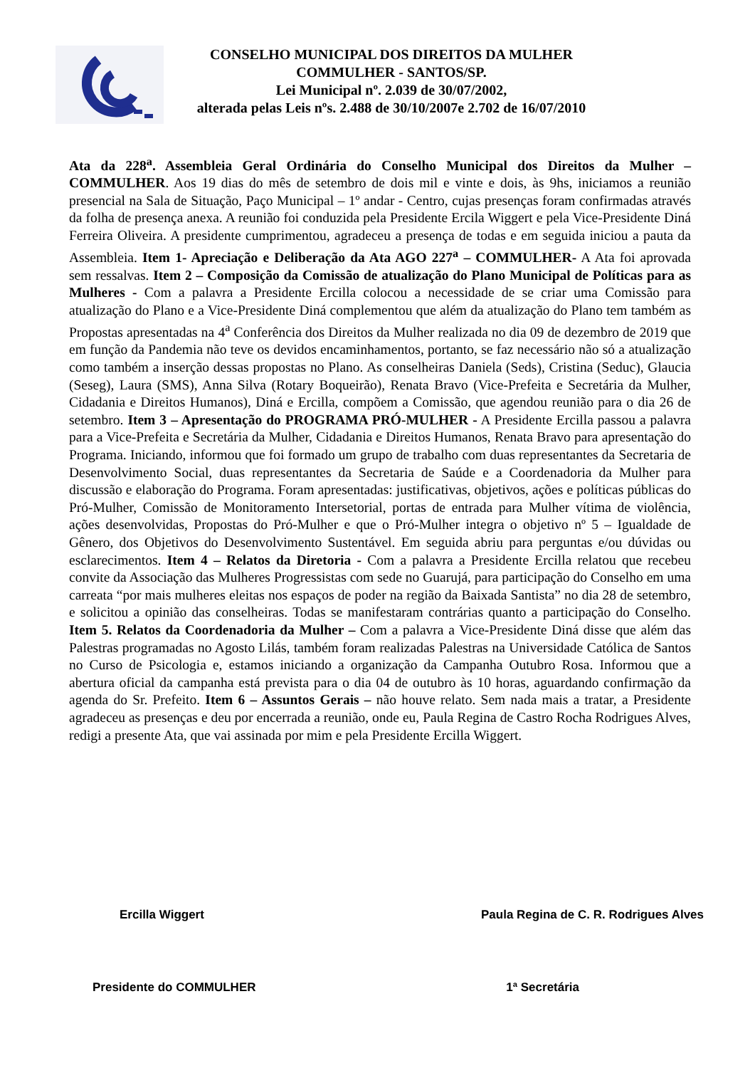CONSELHO MUNICIPAL DOS DIREITOS DA MULHER
COMMULHER - SANTOS/SP.
Lei Municipal nº. 2.039 de 30/07/2002,
alterada pelas Leis nºs. 2.488 de 30/10/2007e 2.702 de 16/07/2010
Ata da 228<sup>a</sup>. Assembleia Geral Ordinária do Conselho Municipal dos Direitos da Mulher – COMMULHER. Aos 19 dias do mês de setembro de dois mil e vinte e dois, às 9hs, iniciamos a reunião presencial na Sala de Situação, Paço Municipal – 1º andar - Centro, cujas presenças foram confirmadas através da folha de presença anexa. A reunião foi conduzida pela Presidente Ercila Wiggert e pela Vice-Presidente Diná Ferreira Oliveira. A presidente cumprimentou, agradeceu a presença de todas e em seguida iniciou a pauta da Assembleia. Item 1- Apreciação e Deliberação da Ata AGO 227<sup>a</sup> – COMMULHER- A Ata foi aprovada sem ressalvas. Item 2 – Composição da Comissão de atualização do Plano Municipal de Políticas para as Mulheres - Com a palavra a Presidente Ercilla colocou a necessidade de se criar uma Comissão para atualização do Plano e a Vice-Presidente Diná complementou que além da atualização do Plano tem também as Propostas apresentadas na 4<sup>a</sup> Conferência dos Direitos da Mulher realizada no dia 09 de dezembro de 2019 que em função da Pandemia não teve os devidos encaminhamentos, portanto, se faz necessário não só a atualização como também a inserção dessas propostas no Plano. As conselheiras Daniela (Seds), Cristina (Seduc), Glaucia (Seseg), Laura (SMS), Anna Silva (Rotary Boqueirão), Renata Bravo (Vice-Prefeita e Secretária da Mulher, Cidadania e Direitos Humanos), Diná e Ercilla, compõem a Comissão, que agendou reunião para o dia 26 de setembro. Item 3 – Apresentação do PROGRAMA PRÓ-MULHER - A Presidente Ercilla passou a palavra para a Vice-Prefeita e Secretária da Mulher, Cidadania e Direitos Humanos, Renata Bravo para apresentação do Programa. Iniciando, informou que foi formado um grupo de trabalho com duas representantes da Secretaria de Desenvolvimento Social, duas representantes da Secretaria de Saúde e a Coordenadoria da Mulher para discussão e elaboração do Programa. Foram apresentadas: justificativas, objetivos, ações e políticas públicas do Pró-Mulher, Comissão de Monitoramento Intersetorial, portas de entrada para Mulher vítima de violência, ações desenvolvidas, Propostas do Pró-Mulher e que o Pró-Mulher integra o objetivo nº 5 – Igualdade de Gênero, dos Objetivos do Desenvolvimento Sustentável. Em seguida abriu para perguntas e/ou dúvidas ou esclarecimentos. Item 4 – Relatos da Diretoria - Com a palavra a Presidente Ercilla relatou que recebeu convite da Associação das Mulheres Progressistas com sede no Guarujá, para participação do Conselho em uma carreata “por mais mulheres eleitas nos espaços de poder na região da Baixada Santista” no dia 28 de setembro, e solicitou a opinião das conselheiras. Todas se manifestaram contrárias quanto a participação do Conselho. Item 5. Relatos da Coordenadoria da Mulher – Com a palavra a Vice-Presidente Diná disse que além das Palestras programadas no Agosto Lilás, também foram realizadas Palestras na Universidade Católica de Santos no Curso de Psicologia e, estamos iniciando a organização da Campanha Outubro Rosa. Informou que a abertura oficial da campanha está prevista para o dia 04 de outubro às 10 horas, aguardando confirmação da agenda do Sr. Prefeito. Item 6 – Assuntos Gerais – não houve relato. Sem nada mais a tratar, a Presidente agradeceu as presenças e deu por encerrada a reunião, onde eu, Paula Regina de Castro Rocha Rodrigues Alves, redigi a presente Ata, que vai assinada por mim e pela Presidente Ercilla Wiggert.
Ercilla Wiggert Paula Regina de C. R. Rodrigues Alves
Presidente do COMMULHER 1ª Secretária